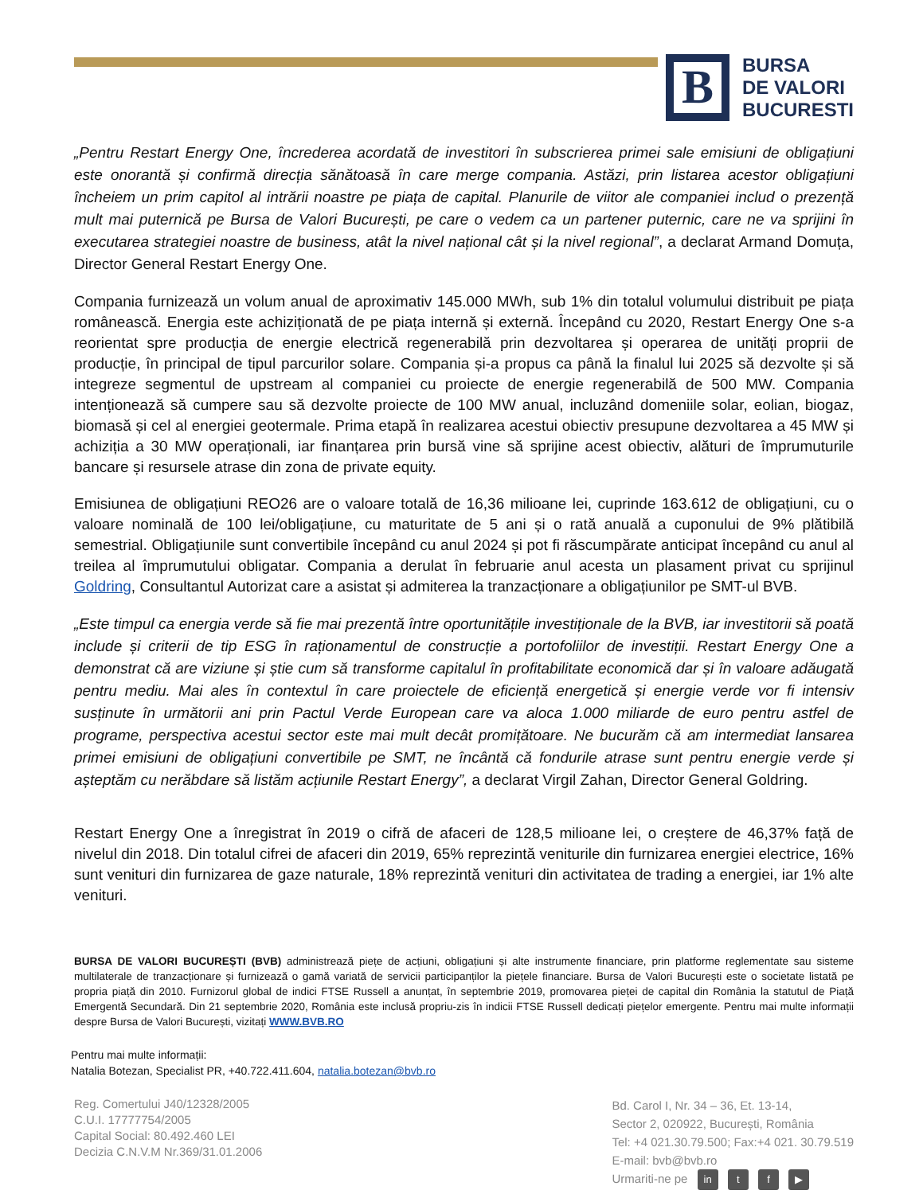B
BURSA
DE VALORI
BUCURESTI
„Pentru Restart Energy One, încrederea acordată de investitori în subscrierea primei sale emisiuni de obligațiuni este onorantă și confirmă direcția sănătoasă în care merge compania. Astăzi, prin listarea acestor obligațiuni încheiem un prim capitol al intrării noastre pe piața de capital. Planurile de viitor ale companiei includ o prezență mult mai puternică pe Bursa de Valori București, pe care o vedem ca un partener puternic, care ne va sprijini în executarea strategiei noastre de business, atât la nivel național cât și la nivel regional”, a declarat Armand Domuța, Director General Restart Energy One.
Compania furnizează un volum anual de aproximativ 145.000 MWh, sub 1% din totalul volumului distribuit pe piața românească. Energia este achiziționată de pe piața internă și externă. Începând cu 2020, Restart Energy One s-a reorientat spre producția de energie electrică regenerabilă prin dezvoltarea și operarea de unități proprii de producție, în principal de tipul parcurilor solare. Compania și-a propus ca până la finalul lui 2025 să dezvolte și să integreze segmentul de upstream al companiei cu proiecte de energie regenerabilă de 500 MW. Compania intenționează să cumpere sau să dezvolte proiecte de 100 MW anual, incluzând domeniile solar, eolian, biogaz, biomasă și cel al energiei geotermale. Prima etapă în realizarea acestui obiectiv presupune dezvoltarea a 45 MW și achiziția a 30 MW operaționali, iar finanțarea prin bursă vine să sprijine acest obiectiv, alături de împrumuturile bancare și resursele atrase din zona de private equity.
Emisiunea de obligațiuni REO26 are o valoare totală de 16,36 milioane lei, cuprinde 163.612 de obligațiuni, cu o valoare nominală de 100 lei/obligațiune, cu maturitate de 5 ani și o rată anuală a cuponului de 9% plătibilă semestrial. Obligațiunile sunt convertibile începând cu anul 2024 și pot fi răscumpărate anticipat începând cu anul al treilea al împrumutului obligatar. Compania a derulat în februarie anul acesta un plasament privat cu sprijinul Goldring, Consultantul Autorizat care a asistat și admiterea la tranzacționare a obligațiunilor pe SMT-ul BVB.
„Este timpul ca energia verde să fie mai prezentă între oportunitățile investiționale de la BVB, iar investitorii să poată include și criterii de tip ESG în raționamentul de construcție a portofoliilor de investiții. Restart Energy One a demonstrat că are viziune și știe cum să transforme capitalul în profitabilitate economică dar și în valoare adăugată pentru mediu. Mai ales în contextul în care proiectele de eficiență energetică și energie verde vor fi intensiv susținute în următorii ani prin Pactul Verde European care va aloca 1.000 miliarde de euro pentru astfel de programe, perspectiva acestui sector este mai mult decât promițătoare. Ne bucurăm că am intermediat lansarea primei emisiuni de obligațiuni convertibile pe SMT, ne încântă că fondurile atrase sunt pentru energie verde și așteptăm cu nerăbdare să listăm acțiunile Restart Energy”, a declarat Virgil Zahan, Director General Goldring.
Restart Energy One a înregistrat în 2019 o cifră de afaceri de 128,5 milioane lei, o creștere de 46,37% față de nivelul din 2018. Din totalul cifrei de afaceri din 2019, 65% reprezintă veniturile din furnizarea energiei electrice, 16% sunt venituri din furnizarea de gaze naturale, 18% reprezintă venituri din activitatea de trading a energiei, iar 1% alte venituri.
BURSA DE VALORI BUCUREȘTI (BVB) administrează piețe de acțiuni, obligațiuni și alte instrumente financiare, prin platforme reglementate sau sisteme multilaterale de tranzacționare și furnizează o gamă variată de servicii participanților la piețele financiare. Bursa de Valori București este o societate listată pe propria piață din 2010. Furnizorul global de indici FTSE Russell a anunțat, în septembrie 2019, promovarea pieței de capital din România la statutul de Piață Emergentă Secundară. Din 21 septembrie 2020, România este inclusă propriu-zis în indicii FTSE Russell dedicați piețelor emergente. Pentru mai multe informații despre Bursa de Valori București, vizitați WWW.BVB.RO
Pentru mai multe informații:
Natalia Botezan, Specialist PR, +40.722.411.604, natalia.botezan@bvb.ro
Reg. Comertului J40/12328/2005
C.U.I. 17777754/2005
Capital Social: 80.492.460 LEI
Decizia C.N.V.M Nr.369/31.01.2006
Bd. Carol I, Nr. 34 – 36, Et. 13-14,
Sector 2, 020922, București, România
Tel: +4 021.30.79.500; Fax:+4 021. 30.79.519
E-mail: bvb@bvb.ro
Urmariti-ne pe in t f ▶